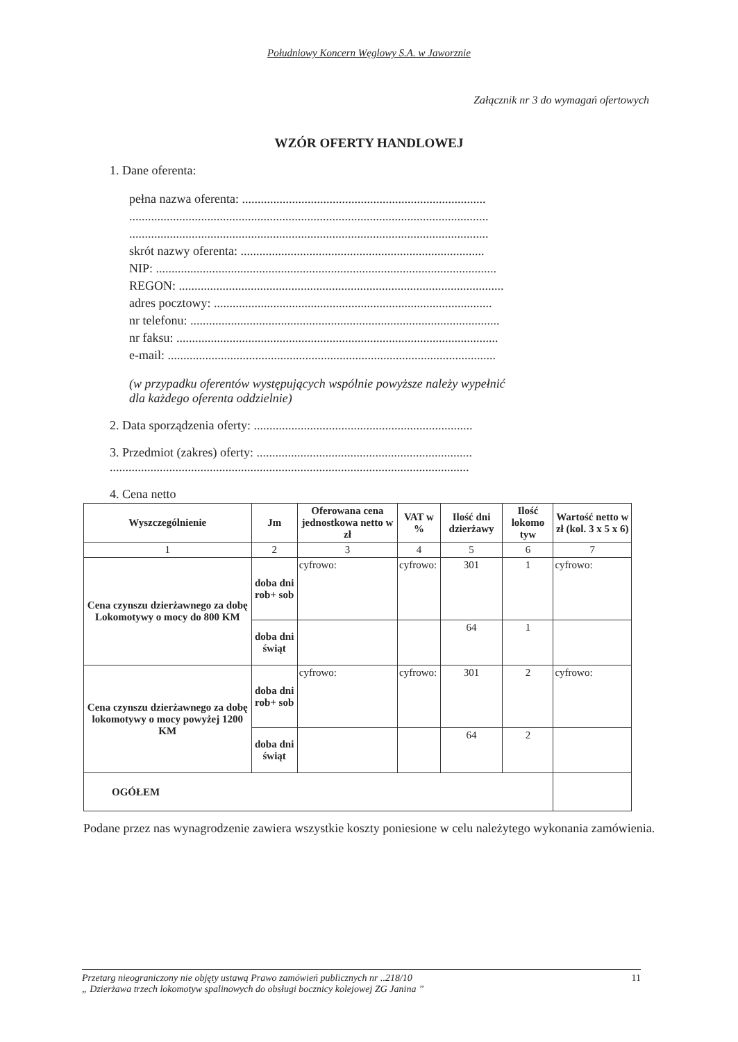Południowy Koncern Węglowy S.A. w Jaworznie
Załącznik nr 3 do wymagań ofertowych
WZÓR OFERTY HANDLOWEJ
1. Dane oferenta:
pełna nazwa oferenta: ..............................................................................
...................................................................................................................
...................................................................................................................
skrót nazwy oferenta: ..............................................................................
NIP: .............................................................................................................
REGON: ........................................................................................................
adres pocztowy: .........................................................................................
nr telefonu: ...................................................................................................
nr faksu: .......................................................................................................
e-mail: .........................................................................................................
(w przypadku oferentów występujących wspólnie powyższe należy wypełnić
dla każdego oferenta oddzielnie)
2. Data sporządzenia oferty: ......................................................................
3. Przedmiot (zakres) oferty: .....................................................................
...................................................................................................................
4. Cena netto
| Wyszczególnienie | Jm | Oferowana cena jednostkowa netto w zł | VAT w % | Ilość dni dzierżawy | Ilość lokomo tyw | Wartość netto w zł (kol. 3 x 5 x 6) |
| --- | --- | --- | --- | --- | --- | --- |
| 1 | 2 | 3 | 4 | 5 | 6 | 7 |
| Cena czynszu dzierżawnego za dobę Lokomotywy o mocy do 800 KM | doba dni rob+ sob | cyfrowo: | cyfrowo: | 301 | 1 | cyfrowo: |
| | doba dni świąt | | | 64 | 1 | |
| Cena czynszu dzierżawnego za dobę lokomotywy o mocy powyżej 1200 KM | doba dni rob+ sob | cyfrowo: | cyfrowo: | 301 | 2 | cyfrowo: |
| | doba dni świąt | | | 64 | 2 | |
| OGÓŁEM | | | | | | |
Podane przez nas wynagrodzenie zawiera wszystkie koszty poniesione w celu należytego wykonania zamówienia.
Przetarg nieograniczony nie objęty ustawą Prawo zamówień publicznych nr ..218/10
„ Dzierżawa trzech lokomotyw spalinowych do obsługi bocznicy kolejowej ZG Janina ”
11